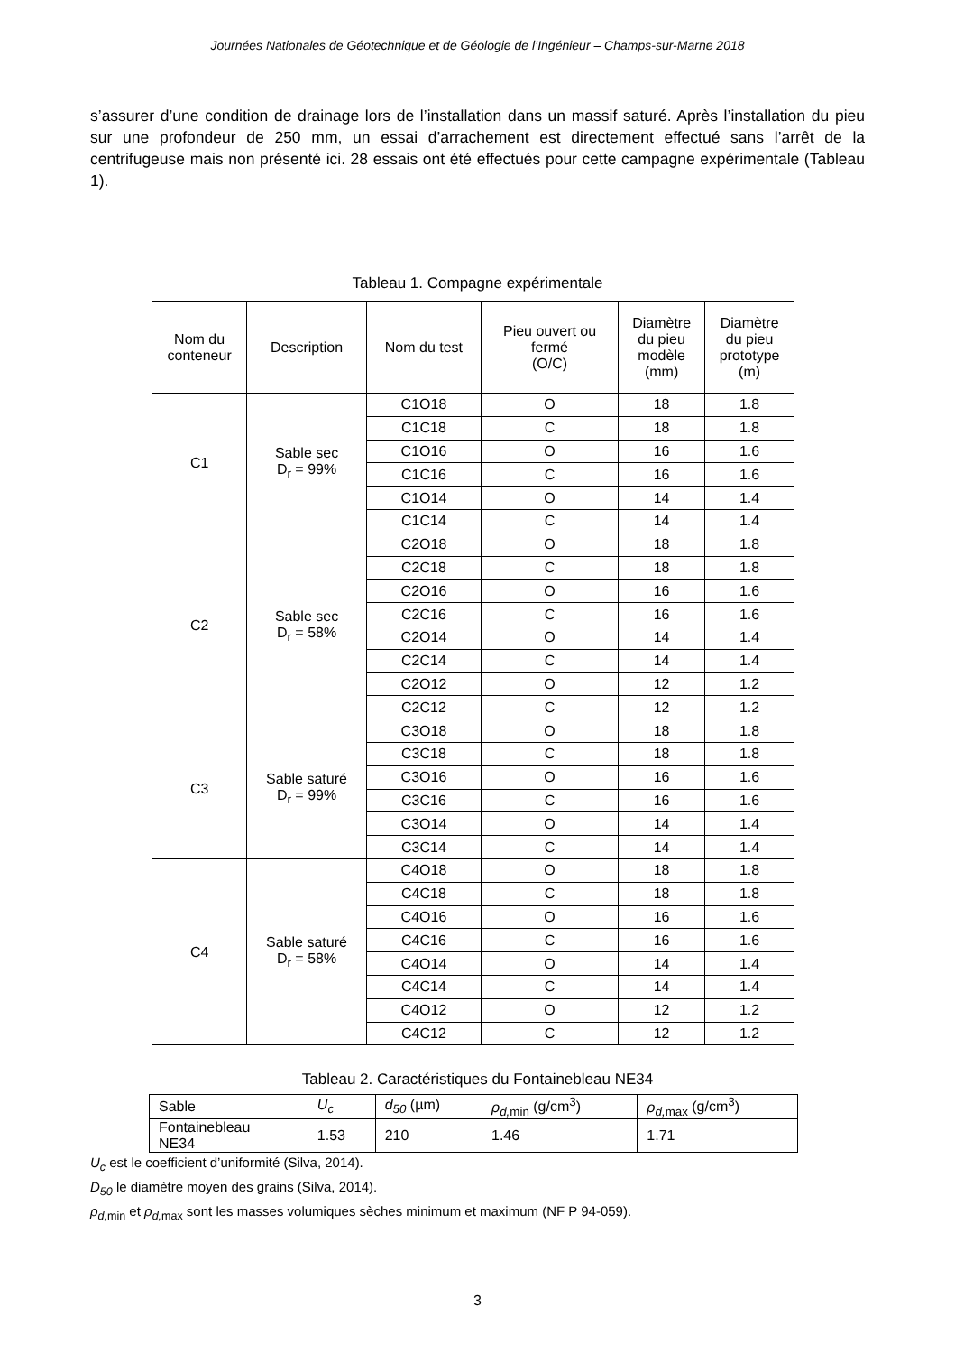Journées Nationales de Géotechnique et de Géologie de l’Ingénieur – Champs-sur-Marne 2018
s’assurer d’une condition de drainage lors de l’installation dans un massif saturé. Après l’installation du pieu sur une profondeur de 250 mm, un essai d’arrachement est directement effectué sans l’arrêt de la centrifugeuse mais non présenté ici. 28 essais ont été effectués pour cette campagne expérimentale (Tableau 1).
Tableau 1. Compagne expérimentale
| Nom du conteneur | Description | Nom du test | Pieu ouvert ou fermé (O/C) | Diamètre du pieu modèle (mm) | Diamètre du pieu prototype (m) |
| --- | --- | --- | --- | --- | --- |
| C1 | Sable sec D<sub>r</sub> = 99% | C1O18 | O | 18 | 1.8 |
| | | C1C18 | C | 18 | 1.8 |
| | | C1O16 | O | 16 | 1.6 |
| | | C1C16 | C | 16 | 1.6 |
| | | C1O14 | O | 14 | 1.4 |
| | | C1C14 | C | 14 | 1.4 |
| C2 | Sable sec D<sub>r</sub> = 58% | C2O18 | O | 18 | 1.8 |
| | | C2C18 | C | 18 | 1.8 |
| | | C2O16 | O | 16 | 1.6 |
| | | C2C16 | C | 16 | 1.6 |
| | | C2O14 | O | 14 | 1.4 |
| | | C2C14 | C | 14 | 1.4 |
| | | C2O12 | O | 12 | 1.2 |
| | | C2C12 | C | 12 | 1.2 |
| C3 | Sable saturé D<sub>r</sub> = 99% | C3O18 | O | 18 | 1.8 |
| | | C3C18 | C | 18 | 1.8 |
| | | C3O16 | O | 16 | 1.6 |
| | | C3C16 | C | 16 | 1.6 |
| | | C3O14 | O | 14 | 1.4 |
| | | C3C14 | C | 14 | 1.4 |
| C4 | Sable saturé D<sub>r</sub> = 58% | C4O18 | O | 18 | 1.8 |
| | | C4C18 | C | 18 | 1.8 |
| | | C4O16 | O | 16 | 1.6 |
| | | C4C16 | C | 16 | 1.6 |
| | | C4O14 | O | 14 | 1.4 |
| | | C4C14 | C | 14 | 1.4 |
| | | C4O12 | O | 12 | 1.2 |
| | | C4C12 | C | 12 | 1.2 |
Tableau 2. Caractéristiques du Fontainebleau NE34
| Sable | U<sub>c</sub> | d<sub>50</sub> (µm) | ρ<sub>d,</sub><sub>min</sub> (g/cm<sup>3</sup>) | ρ<sub>d,</sub><sub>max</sub> (g/cm<sup>3</sup>) |
| Fontainebleau NE34 | 1.53 | 210 | 1.46 | 1.71 |
U<sub>c</sub> est le coefficient d’uniformité (Silva, 2014).
D<sub>50</sub> le diamètre moyen des grains (Silva, 2014).
ρ<sub>d,</sub><sub>min</sub> et ρ<sub>d,</sub><sub>max</sub> sont les masses volumiques sèches minimum et maximum (NF P 94-059).
3